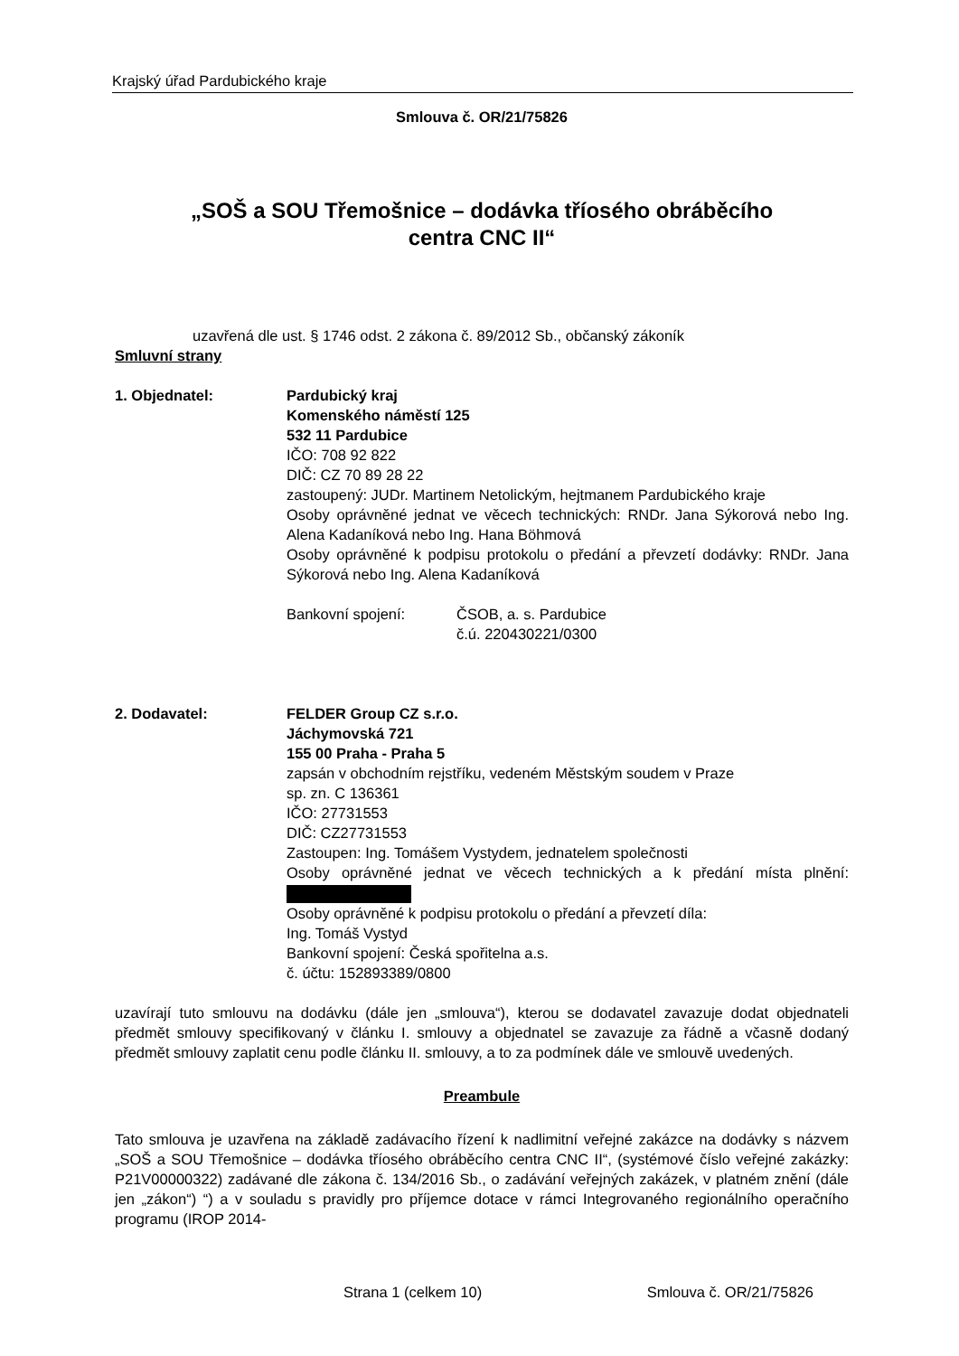Krajský úřad Pardubického kraje
Smlouva č. OR/21/75826
„SOŠ a SOU Třemošnice – dodávka tříosého obráběcího
centra CNC II“
uzavřená dle ust. § 1746 odst. 2 zákona č. 89/2012 Sb., občanský zákoník
Smluvní strany
1. Objednatel: Pardubický kraj
Komenského náměstí 125
532 11 Pardubice
IČO: 708 92 822
DIČ: CZ 70 89 28 22
zastoupený: JUDr. Martinem Netolickým, hejtmanem Pardubického kraje
Osoby oprávněné jednat ve věcech technických: RNDr. Jana Sýkorová nebo Ing. Alena Kadaníková nebo Ing. Hana Böhmová
Osoby oprávněné k podpisu protokolu o předání a převzetí dodávky: RNDr. Jana Sýkorová nebo Ing. Alena Kadaníková
Bankovní spojení: ČSOB, a. s. Pardubice
č.ú. 220430221/0300
2. Dodavatel: FELDER Group CZ s.r.o.
Jáchymovská 721
155 00 Praha - Praha 5
zapsán v obchodním rejstříku, vedeném Městským soudem v Praze
sp. zn. C 136361
IČO: 27731553
DIČ: CZ27731553
Zastoupen: Ing. Tomášem Vystydem, jednatelem společnosti
Osoby oprávněné jednat ve věcech technických a k předání místa plnění:
Osoby oprávněné k podpisu protokolu o předání a převzetí díla:
Ing. Tomáš Vystyd
Bankovní spojení: Česká spořitelna a.s.
č. účtu: 152893389/0800
uzavírají tuto smlouvu na dodávku (dále jen „smlouva“), kterou se dodavatel zavazuje dodat objednateli předmět smlouvy specifikovaný v článku I. smlouvy a objednatel se zavazuje za řádně a včasně dodaný předmět smlouvy zaplatit cenu podle článku II. smlouvy, a to za podmínek dále ve smlouvě uvedených.
Preambule
Tato smlouva je uzavřena na základě zadávacího řízení k nadlimitní veřejné zakázce na dodávky s názvem „SOŠ a SOU Třemošnice – dodávka tříosého obráběcího centra CNC II“, (systémové číslo veřejné zakázky: P21V00000322) zadávané dle zákona č. 134/2016 Sb., o zadávání veřejných zakázek, v platném znění (dále jen „zákon“) “) a v souladu s pravidly pro příjemce dotace v rámci Integrovaného regionálního operačního programu (IROP 2014-
Strana 1 (celkem 10) Smlouva č. OR/21/75826